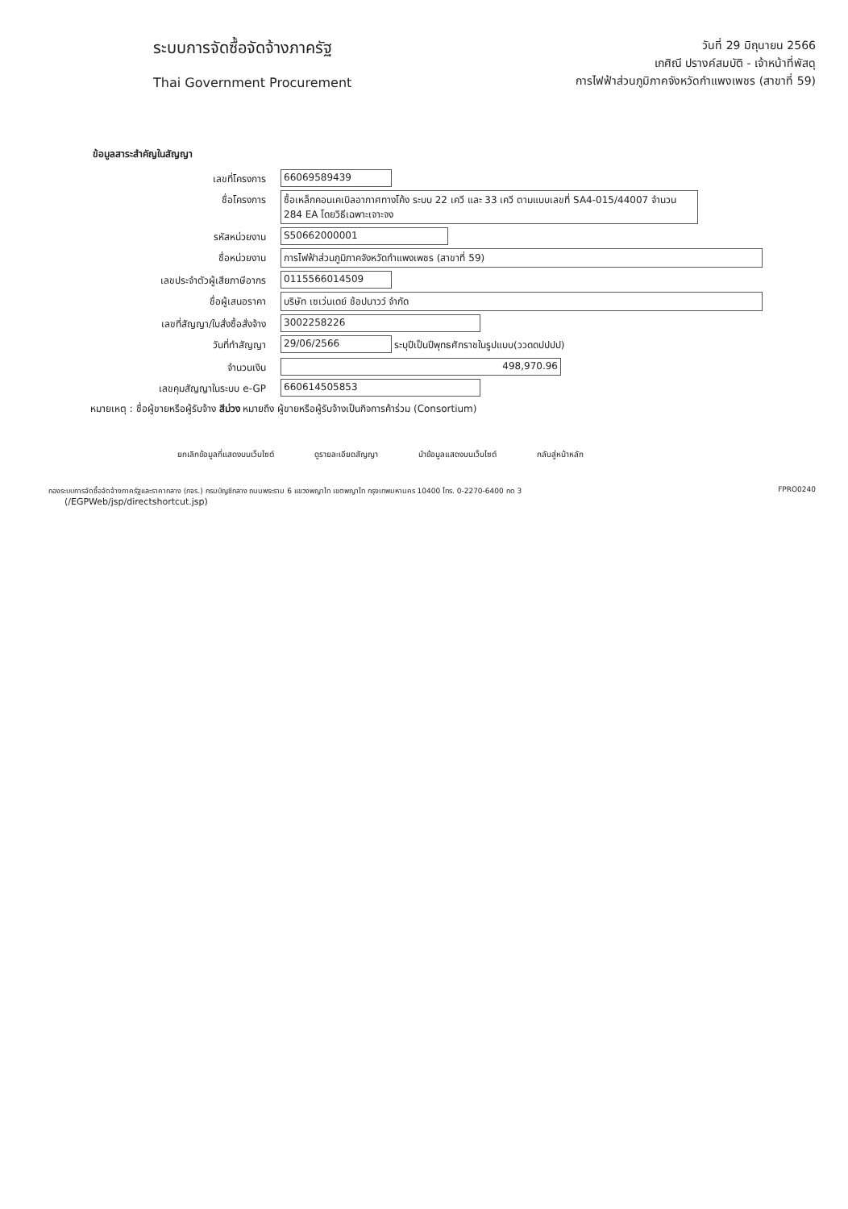ระบบการจัดซื้อจัดจ้างภาครัฐ
Thai Government Procurement
วันที่ 29 มิถุนายน 2566
เกศิณี ปรางค์สมบัติ - เจ้าหน้าที่พัสดุ
การไฟฟ้าส่วนภูมิภาคจังหวัดกำแพงเพชร (สาขาที่ 59)
ข้อมูลสาระสำคัญในสัญญา
เลขที่โครงการ 66069589439
ชื่อโครงการ ซื้อเหล็กคอนเคเบิลอากาศทางโค้ง ระบบ 22 เควี และ 33 เควี ตามแบบเลขที่ SA4-015/44007 จำนวน 284 EA โดยวิธีเฉพาะเจาะจง
รหัสหน่วยงาน S50662000001
ชื่อหน่วยงาน การไฟฟ้าส่วนภูมิภาคจังหวัดกำแพงเพชร (สาขาที่ 59)
เลขประจำตัวผู้เสียภาษีอากร 0115566014509
ชื่อผู้เสนอราคา บริษัท เซเว่นเดย์ ช้อปนาวว์ จำกัด
เลขที่สัญญา/ใบสั่งซื้อสั่งจ้าง 3002258226
วันที่ทำสัญญา 29/06/2566 ระบุปีเป็นปีพุทธศักราชในรูปแบบ(ววดดปปปป)
จำนวนเงิน 498,970.96
เลขคุมสัญญาในระบบ e-GP 660614505853
หมายเหตุ : ชื่อผู้ขายหรือผู้รับจ้าง สีม่วง หมายถึง ผู้ขายหรือผู้รับจ้างเป็นกิจการค้าร่วม (Consortium)
ยกเลิกข้อมูลที่แสดงบนเว็บไซต์ ดูรายละเอียดสัญญา นำข้อมูลแสดงบนเว็บไซต์ กลับสู่หน้าหลัก
กองระบบการจัดซื้อจัดจ้างภาครัฐและราคากลาง (กจร.) กรมบัญชีกลาง ถนนพระราม 6 แขวงพญาไท เขตพญาไท กรุงเทพมหานคร 10400 โทร. 0-2270-6400 กด 3
(/EGPWeb/jsp/directshortcut.jsp)
FPRO0240